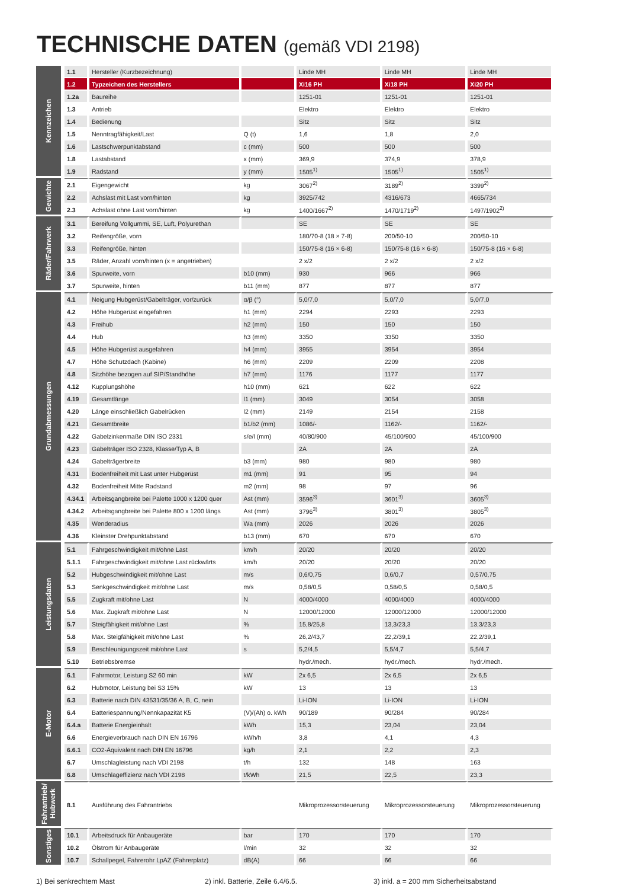TECHNISCHE DATEN (gemäß VDI 2198)
| Kennzeichen | 1.1 | Hersteller (Kurzbezeichnung) | | Linde MH | Linde MH | Linde MH |
| | 1.2 | Typzeichen des Herstellers | | Xi16 PH | Xi18 PH | Xi20 PH |
| | 1.2a | Baureihe | | 1251-01 | 1251-01 | 1251-01 |
| | 1.3 | Antrieb | | Elektro | Elektro | Elektro |
| | 1.4 | Bedienung | | Sitz | Sitz | Sitz |
| | 1.5 | Nenntragfähigkeit/Last | Q (t) | 1,6 | 1,8 | 2,0 |
| | 1.6 | Lastschwerpunktabstand | c (mm) | 500 | 500 | 500 |
| | 1.8 | Lastabstand | x (mm) | 369,9 | 374,9 | 378,9 |
| | 1.9 | Radstand | y (mm) | 1505<sup>1)</sup> | 1505<sup>1)</sup> | 1505<sup>1)</sup> |
| Gewichte | 2.1 | Eigengewicht | kg | 3067<sup>2)</sup> | 3189<sup>2)</sup> | 3399<sup>2)</sup> |
| | 2.2 | Achslast mit Last vorn/hinten | kg | 3925/742 | 4316/673 | 4665/734 |
| | 2.3 | Achslast ohne Last vorn/hinten | kg | 1400/1667<sup>2)</sup> | 1470/1719<sup>2)</sup> | 1497/1902<sup>2)</sup> |
| Räder/Fahrwerk | 3.1 | Bereifung Vollgummi, SE, Luft, Polyurethan | | SE | SE | SE |
| | 3.2 | Reifengröße, vorn | | 180/70-8 (18 × 7-8) | 200/50-10 | 200/50-10 |
| | 3.3 | Reifengröße, hinten | | 150/75-8 (16 × 6-8) | 150/75-8 (16 × 6-8) | 150/75-8 (16 × 6-8) |
| | 3.5 | Räder, Anzahl vorn/hinten (x = angetrieben) | | 2 x/2 | 2 x/2 | 2 x/2 |
| | 3.6 | Spurweite, vorn | b10 (mm) | 930 | 966 | 966 |
| | 3.7 | Spurweite, hinten | b11 (mm) | 877 | 877 | 877 |
| Grundabmessungen | 4.1 | Neigung Hubgerüst/Gabelträger, vor/zurück | α/β (°) | 5,0/7,0 | 5,0/7,0 | 5,0/7,0 |
| | 4.2 | Höhe Hubgerüst eingefahren | h1 (mm) | 2294 | 2293 | 2293 |
| | 4.3 | Freihub | h2 (mm) | 150 | 150 | 150 |
| | 4.4 | Hub | h3 (mm) | 3350 | 3350 | 3350 |
| | 4.5 | Höhe Hubgerüst ausgefahren | h4 (mm) | 3955 | 3954 | 3954 |
| | 4.7 | Höhe Schutzdach (Kabine) | h6 (mm) | 2209 | 2209 | 2208 |
| | 4.8 | Sitzhöhe bezogen auf SIP/Standhöhe | h7 (mm) | 1176 | 1177 | 1177 |
| | 4.12 | Kupplungshöhe | h10 (mm) | 621 | 622 | 622 |
| | 4.19 | Gesamtlänge | l1 (mm) | 3049 | 3054 | 3058 |
| | 4.20 | Länge einschließlich Gabelrücken | l2 (mm) | 2149 | 2154 | 2158 |
| | 4.21 | Gesamtbreite | b1/b2 (mm) | 1086/- | 1162/- | 1162/- |
| | 4.22 | Gabelzinkenmaße DIN ISO 2331 | s/e/l (mm) | 40/80/900 | 45/100/900 | 45/100/900 |
| | 4.23 | Gabelträger ISO 2328, Klasse/Typ A, B | | 2A | 2A | 2A |
| | 4.24 | Gabelträgerbreite | b3 (mm) | 980 | 980 | 980 |
| | 4.31 | Bodenfreiheit mit Last unter Hubgerüst | m1 (mm) | 91 | 95 | 94 |
| | 4.32 | Bodenfreiheit Mitte Radstand | m2 (mm) | 98 | 97 | 96 |
| | 4.34.1 | Arbeitsgangbreite bei Palette 1000 x 1200 quer | Ast (mm) | 3596<sup>3)</sup> | 3601<sup>3)</sup> | 3605<sup>3)</sup> |
| | 4.34.2 | Arbeitsgangbreite bei Palette 800 x 1200 längs | Ast (mm) | 3796<sup>3)</sup> | 3801<sup>3)</sup> | 3805<sup>3)</sup> |
| | 4.35 | Wenderadius | Wa (mm) | 2026 | 2026 | 2026 |
| | 4.36 | Kleinster Drehpunktabstand | b13 (mm) | 670 | 670 | 670 |
| Leistungsdaten | 5.1 | Fahrgeschwindigkeit mit/ohne Last | km/h | 20/20 | 20/20 | 20/20 |
| | 5.1.1 | Fahrgeschwindigkeit mit/ohne Last rückwärts | km/h | 20/20 | 20/20 | 20/20 |
| | 5.2 | Hubgeschwindigkeit mit/ohne Last | m/s | 0,6/0,75 | 0,6/0,7 | 0,57/0,75 |
| | 5.3 | Senkgeschwindigkeit mit/ohne Last | m/s | 0,58/0,5 | 0,58/0,5 | 0,58/0,5 |
| | 5.5 | Zugkraft mit/ohne Last | N | 4000/4000 | 4000/4000 | 4000/4000 |
| | 5.6 | Max. Zugkraft mit/ohne Last | N | 12000/12000 | 12000/12000 | 12000/12000 |
| | 5.7 | Steigfähigkeit mit/ohne Last | % | 15,8/25,8 | 13,3/23,3 | 13,3/23,3 |
| | 5.8 | Max. Steigfähigkeit mit/ohne Last | % | 26,2/43,7 | 22,2/39,1 | 22,2/39,1 |
| | 5.9 | Beschleunigungszeit mit/ohne Last | s | 5,2/4,5 | 5,5/4,7 | 5,5/4,7 |
| | 5.10 | Betriebsbremse | | hydr./mech. | hydr./mech. | hydr./mech. |
| E-Motor | 6.1 | Fahrmotor, Leistung S2 60 min | kW | 2x 6,5 | 2x 6,5 | 2x 6,5 |
| | 6.2 | Hubmotor, Leistung bei S3 15% | kW | 13 | 13 | 13 |
| | 6.3 | Batterie nach DIN 43531/35/36 A, B, C, nein | | Li-ION | Li-ION | Li-ION |
| | 6.4 | Batteriespannung/Nennkapazität K5 | (V)/(Ah) o. kWh | 90/189 | 90/284 | 90/284 |
| | 6.4.a | Batterie Energieinhalt | kWh | 15,3 | 23,04 | 23,04 |
| | 6.6 | Energieverbrauch nach DIN EN 16796 | kWh/h | 3,8 | 4,1 | 4,3 |
| | 6.6.1 | CO2-Äquivalent nach DIN EN 16796 | kg/h | 2,1 | 2,2 | 2,3 |
| | 6.7 | Umschlagleistung nach VDI 2198 | t/h | 132 | 148 | 163 |
| | 6.8 | Umschlageffizienz nach VDI 2198 | t/kWh | 21,5 | 22,5 | 23,3 |
| Fahrantrieb/ Hubwerk | 8.1 | Ausführung des Fahrantriebs | | Mikroprozessorsteuerung | Mikroprozessorsteuerung | Mikroprozessorsteuerung |
| Sonstiges | 10.1 | Arbeitsdruck für Anbaugeräte | bar | 170 | 170 | 170 |
| | 10.2 | Ölstrom für Anbaugeräte | l/min | 32 | 32 | 32 |
| | 10.7 | Schallpegel, Fahrerohr LpAZ (Fahrerplatz) | dB(A) | 66 | 66 | 66 |
1) Bei senkrechtem Mast 2) inkl. Batterie, Zeile 6.4/6.5. 3) inkl. a = 200 mm Sicherheitsabstand